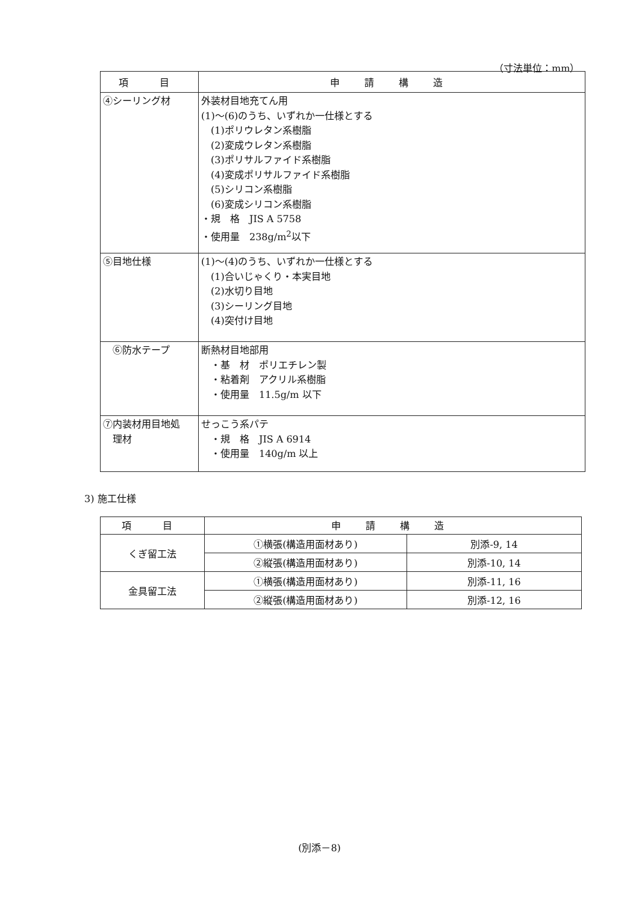（寸法単位：mm）
| 項 目 | 申 請 構 造 |
| --- | --- |
| ④シーリング材 | 外装材目地充てん用 (1)～(6)のうち、いずれか一仕様とする (1)ポリウレタン系樹脂 (2)変成ウレタン系樹脂 (3)ポリサルファイド系樹脂 (4)変成ポリサルファイド系樹脂 (5)シリコン系樹脂 (6)変成シリコン系樹脂 ・規 格 JIS A 5758 ・使用量 238g/m<sup>2</sup>以下 |
| ⑤目地仕様 | (1)～(4)のうち、いずれか一仕様とする (1)合いじゃくり・本実目地 (2)水切り目地 (3)シーリング目地 (4)突付け目地 |
| ⑥防水テープ | 断熱材目地部用 ・基 材 ポリエチレン製 ・粘着剤 アクリル系樹脂 ・使用量 11.5g/m 以下 |
| ⑦内装材用目地処 理材 | せっこう系パテ ・規 格 JIS A 6914 ・使用量 140g/m 以上 |
3) 施工仕様
| 項 目 | 申 請 構 造 | |
| --- | --- | --- |
| くぎ留工法 | ①横張(構造用面材あり) | 別添-9, 14 |
| | ②縦張(構造用面材あり) | 別添-10, 14 |
| 金具留工法 | ①横張(構造用面材あり) | 別添-11, 16 |
| | ②縦張(構造用面材あり) | 別添-12, 16 |
(別添－8)